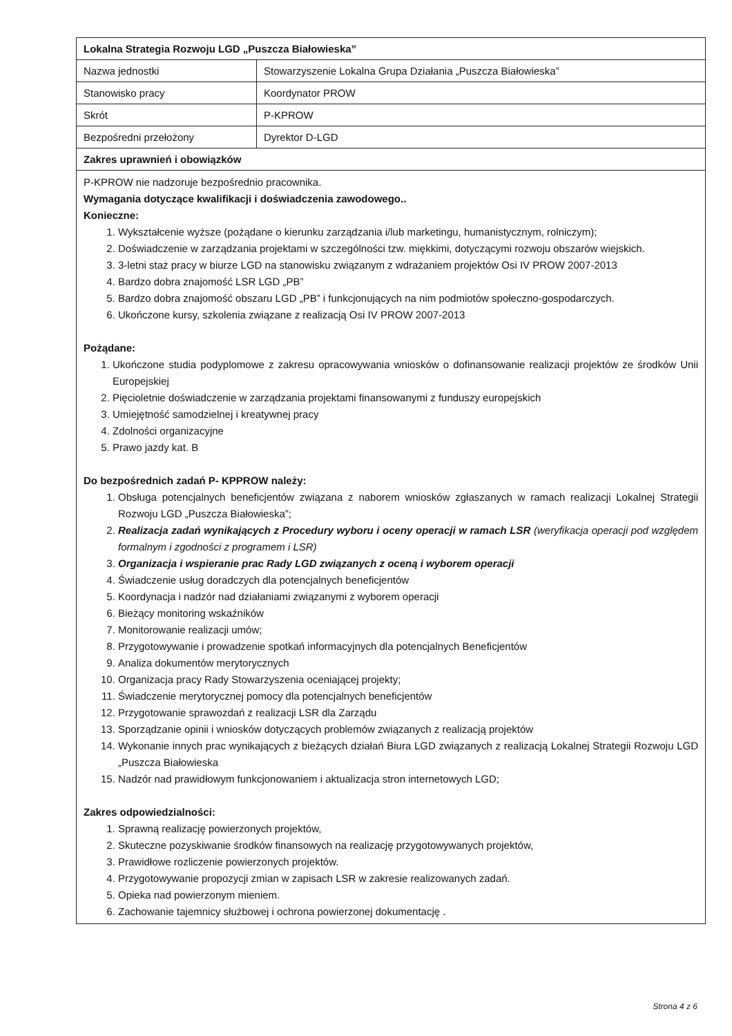| Lokalna Strategia Rozwoju LGD „Puszcza Białowieska” | |
| Nazwa jednostki | Stowarzyszenie Lokalna Grupa Działania „Puszcza Białowieska” |
| Stanowisko pracy | Koordynator PROW |
| Skrót | P-KPROW |
| Bezpośredni przełożony | Dyrektor D-LGD |
| Zakres uprawnień i obowiązków | |
| P-KPROW nie nadzoruje bezpośrednio pracownika. Wymagania dotyczące kwalifikacji i doświadczenia zawodowego.. Konieczne: 1. Wykształcenie wyższe (pożądane o kierunku zarządzania i/lub marketingu, humanistycznym, rolniczym); 2. Doświadczenie w zarządzania projektami w szczególności tzw. miękkimi, dotyczącymi rozwoju obszarów wiejskich. 3. 3-letni staż pracy w biurze LGD na stanowisku związanym z wdrażaniem projektów Osi IV PROW 2007-2013 4. Bardzo dobra znajomość LSR LGD „PB” 5. Bardzo dobra znajomość obszaru LGD „PB” i funkcjonujących na nim podmiotów społeczno-gospodarczych. 6. Ukończone kursy, szkolenia związane z realizacją Osi IV PROW 2007-2013 Pożądane: 1. Ukończone studia podyplomowe z zakresu opracowywania wniosków o dofinansowanie realizacji projektów ze środków Unii Europejskiej 2. Pięcioletnie doświadczenie w zarządzania projektami finansowanymi z funduszy europejskich 3. Umiejętność samodzielnej i kreatywnej pracy 4. Zdolności organizacyjne 5. Prawo jazdy kat. B Do bezpośrednich zadań P- KPPROW należy: 1. Obsługa potencjalnych beneficjentów związana z naborem wniosków zgłaszanych w ramach realizacji Lokalnej Strategii Rozwoju LGD „Puszcza Białowieska”; 2. Realizacja zadań wynikających z Procedury wyboru i oceny operacji w ramach LSR (weryfikacja operacji pod względem formalnym i zgodności z programem i LSR) 3. Organizacja i wspieranie prac Rady LGD związanych z oceną i wyborem operacji 4. Świadczenie usług doradczych dla potencjalnych beneficjentów 5. Koordynacja i nadzór nad działaniami związanymi z wyborem operacji 6. Bieżący monitoring wskaźników 7. Monitorowanie realizacji umów; 8. Przygotowywanie i prowadzenie spotkań informacyjnych dla potencjalnych Beneficjentów 9. Analiza dokumentów merytorycznych 10. Organizacja pracy Rady Stowarzyszenia oceniającej projekty; 11. Świadczenie merytorycznej pomocy dla potencjalnych beneficjentów 12. Przygotowanie sprawozdań z realizacji LSR dla Zarządu 13. Sporządzanie opinii i wniosków dotyczących problemów związanych z realizacją projektów 14. Wykonanie innych prac wynikających z bieżących działań Biura LGD związanych z realizacją Lokalnej Strategii Rozwoju LGD „Puszcza Białowieska 15. Nadzór nad prawidłowym funkcjonowaniem i aktualizacja stron internetowych LGD; Zakres odpowiedzialności: 1. Sprawną realizację powierzonych projektów, 2. Skuteczne pozyskiwanie środków finansowych na realizację przygotowywanych projektów, 3. Prawidłowe rozliczenie powierzonych projektów. 4. Przygotowywanie propozycji zmian w zapisach LSR w zakresie realizowanych zadań. 5. Opieka nad powierzonym mieniem. 6. Zachowanie tajemnicy służbowej i ochrona powierzonej dokumentację . | |
Strona 4 z 6